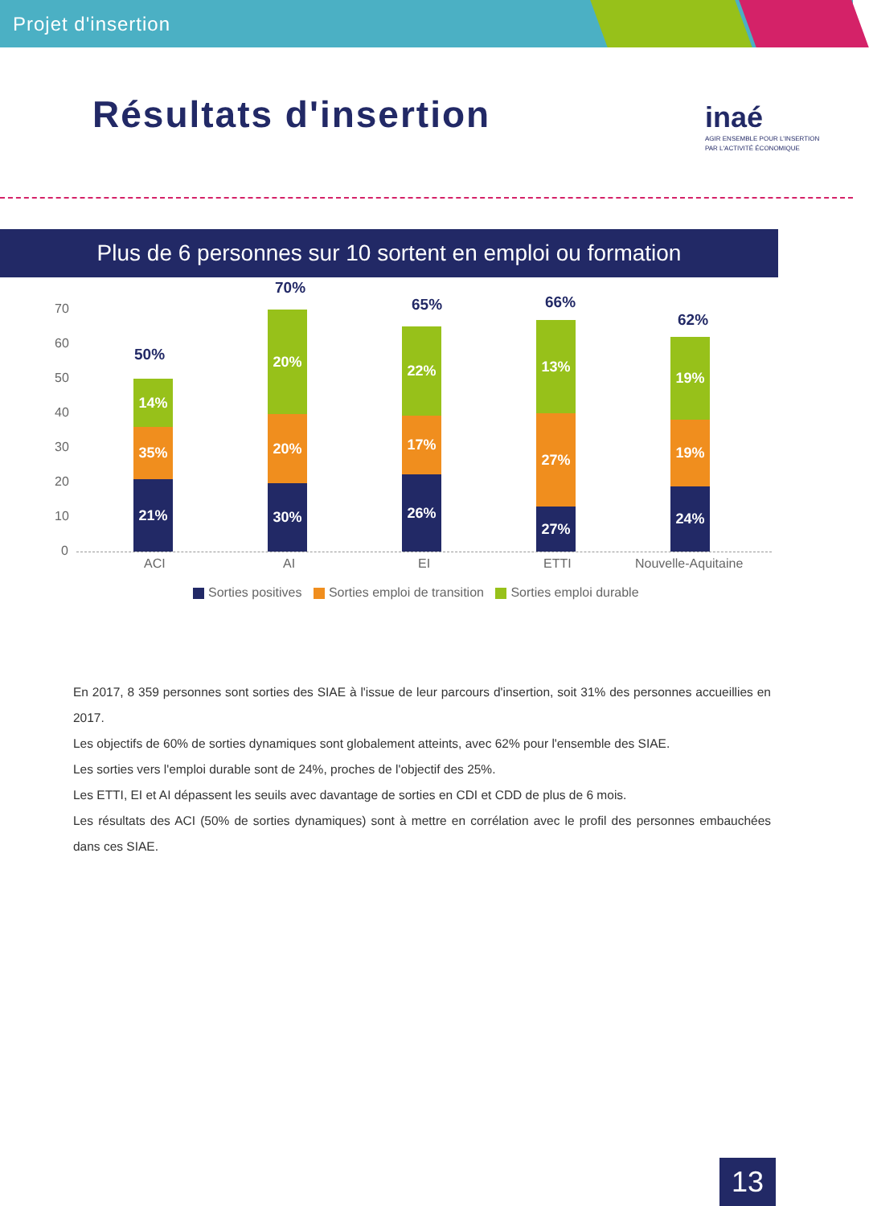Projet d'insertion
Résultats d'insertion
inaé
AGIR ENSEMBLE POUR L'INSERTION
PAR L'ACTIVITÉ ÉCONOMIQUE
Plus de 6 personnes sur 10 sortent en emploi ou formation
70
60
50
40
30
20
10
0
50%
14%
35%
21%
70%
20%
20%
30%
65%
22%
17%
26%
66%
13%
27%
27%
62%
19%
19%
24%
ACI AI EI ETTI Nouvelle-Aquitaine
Sorties positives Sorties emploi de transition Sorties emploi durable
En 2017, 8 359 personnes sont sorties des SIAE à l'issue de leur parcours d'insertion, soit 31% des personnes accueillies en 2017.
Les objectifs de 60% de sorties dynamiques sont globalement atteints, avec 62% pour l'ensemble des SIAE.
Les sorties vers l'emploi durable sont de 24%, proches de l'objectif des 25%.
Les ETTI, EI et AI dépassent les seuils avec davantage de sorties en CDI et CDD de plus de 6 mois.
Les résultats des ACI (50% de sorties dynamiques) sont à mettre en corrélation avec le profil des personnes embauchées dans ces SIAE.
13